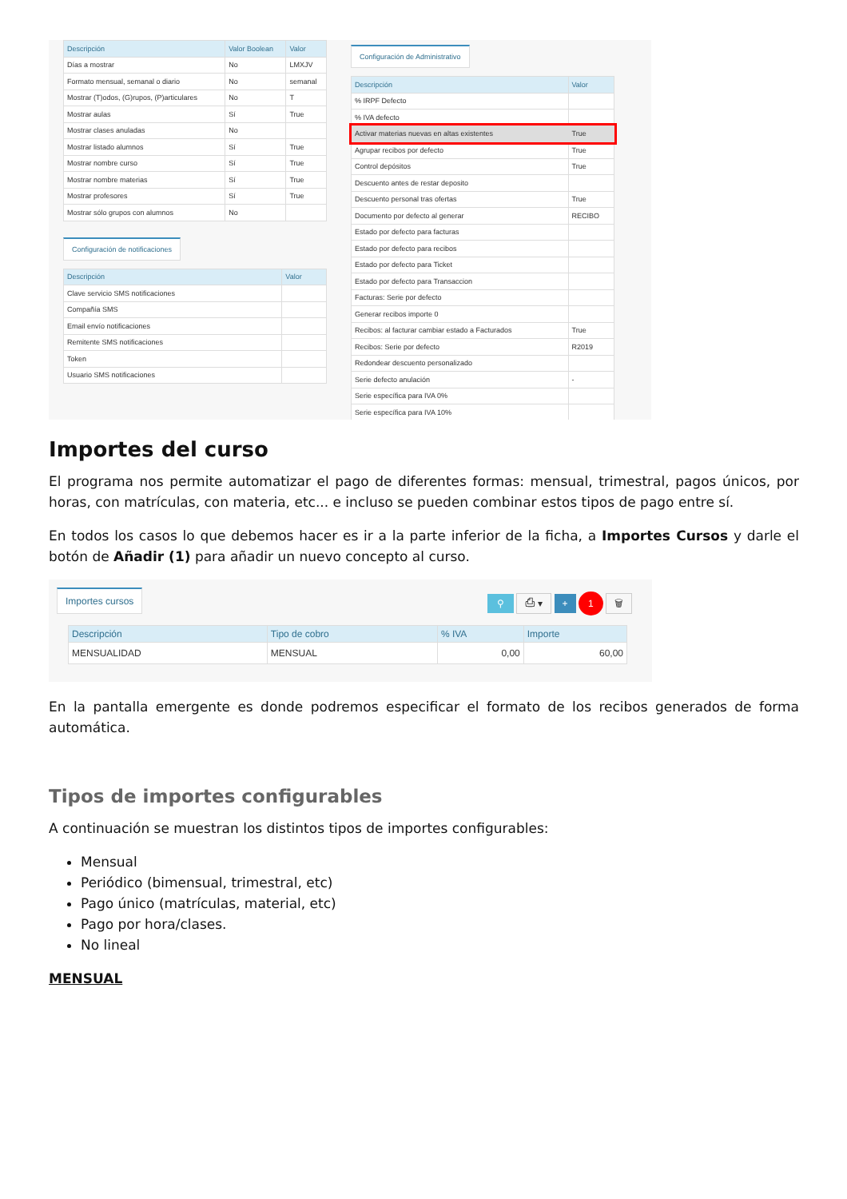| Descripción | Valor Boolean | Valor |
| --- | --- | --- |
| Días a mostrar | No | LMXJV |
| Formato mensual, semanal o diario | No | semanal |
| Mostrar (T)odos, (G)rupos, (P)articulares | No | T |
| Mostrar aulas | Sí | True |
| Mostrar clases anuladas | No | |
| Mostrar listado alumnos | Sí | True |
| Mostrar nombre curso | Sí | True |
| Mostrar nombre materias | Sí | True |
| Mostrar profesores | Sí | True |
| Mostrar sólo grupos con alumnos | No | |
Configuración de notificaciones
| Descripción | Valor |
| --- | --- |
| Clave servicio SMS notificaciones | |
| Compañía SMS | |
| Email envío notificaciones | |
| Remitente SMS notificaciones | |
| Token | |
| Usuario SMS notificaciones | |
Configuración de Administrativo
| Descripción | Valor |
| --- | --- |
| % IRPF Defecto | |
| % IVA defecto | |
| Activar materias nuevas en altas existentes | True |
| Agrupar recibos por defecto | True |
| Control depósitos | True |
| Descuento antes de restar deposito | |
| Descuento personal tras ofertas | True |
| Documento por defecto al generar | RECIBO |
| Estado por defecto para facturas | |
| Estado por defecto para recibos | |
| Estado por defecto para Ticket | |
| Estado por defecto para Transaccion | |
| Facturas: Serie por defecto | |
| Generar recibos importe 0 | |
| Recibos: al facturar cambiar estado a Facturados | True |
| Recibos: Serie por defecto | R2019 |
| Redondear descuento personalizado | |
| Serie defecto anulación | - |
| Serie específica para IVA 0% | |
| Serie específica para IVA 10% | |
Importes del curso
El programa nos permite automatizar el pago de diferentes formas: mensual, trimestral, pagos únicos, por horas, con matrículas, con materia, etc... e incluso se pueden combinar estos tipos de pago entre sí.
En todos los casos lo que debemos hacer es ir a la parte inferior de la ficha, a Importes Cursos y darle el botón de Añadir (1) para añadir un nuevo concepto al curso.
Importes cursos
⚲ ⎙ ▾ + 1 🗑
| Descripción | Tipo de cobro | % IVA | Importe |
| --- | --- | --- | --- |
| MENSUALIDAD | MENSUAL | 0,00 | 60,00 |
En la pantalla emergente es donde podremos especificar el formato de los recibos generados de forma automática.
Tipos de importes configurables
A continuación se muestran los distintos tipos de importes configurables:
Mensual
Periódico (bimensual, trimestral, etc)
Pago único (matrículas, material, etc)
Pago por hora/clases.
No lineal
MENSUAL